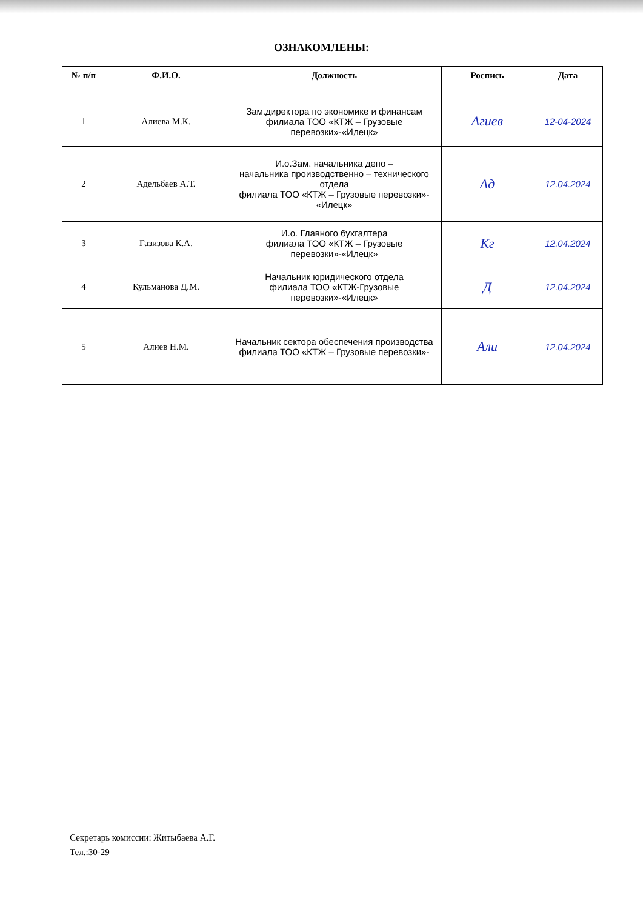ОЗНАКОМЛЕНЫ:
| № п/п | Ф.И.О. | Должность | Роспись | Дата |
| --- | --- | --- | --- | --- |
| 1 | Алиева М.К. | Зам.директора по экономике и финансам филиала ТОО «КТЖ – Грузовые перевозки»-«Илецк» | Агиев | 12-04-2024 |
| 2 | Адельбаев А.Т. | И.о.Зам. начальника депо – начальника производственно – технического отдела филиала ТОО «КТЖ – Грузовые перевозки»- «Илецк» | Ад | 12.04.2024 |
| 3 | Газизова К.А. | И.о. Главного бухгалтера филиала ТОО «КТЖ – Грузовые перевозки»-«Илецк» | Кг | 12.04.2024 |
| 4 | Кульманова Д.М. | Начальник юридического отдела филиала ТОО «КТЖ-Грузовые перевозки»-«Илецк» | Д | 12.04.2024 |
| 5 | Алиев Н.М. | Начальник сектора обеспечения производства филиала ТОО «КТЖ – Грузовые перевозки»- | Али | 12.04.2024 |
Секретарь комиссии: Житыбаева А.Г.
Тел.:30-29